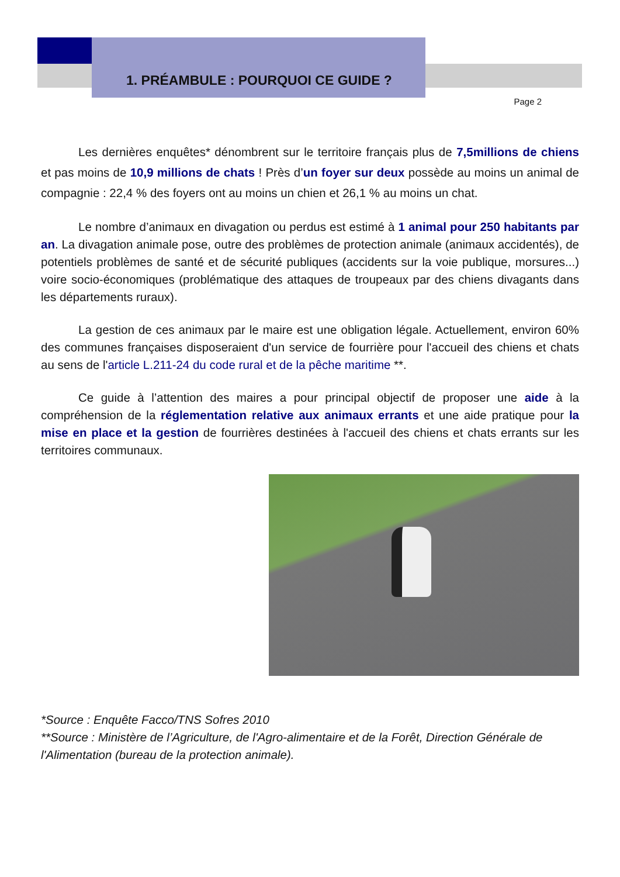1. PRÉAMBULE : POURQUOI CE GUIDE ?
Page 2
Les dernières enquêtes* dénombrent sur le territoire français plus de 7,5millions de chiens et pas moins de 10,9 millions de chats ! Près d’un foyer sur deux possède au moins un animal de compagnie : 22,4 % des foyers ont au moins un chien et 26,1 % au moins un chat.
Le nombre d’animaux en divagation ou perdus est estimé à 1 animal pour 250 habitants par an. La divagation animale pose, outre des problèmes de protection animale (animaux accidentés), de potentiels problèmes de santé et de sécurité publiques (accidents sur la voie publique, morsures...) voire socio-économiques (problématique des attaques de troupeaux par des chiens divagants dans les départements ruraux).
La gestion de ces animaux par le maire est une obligation légale. Actuellement, environ 60% des communes françaises disposeraient d'un service de fourrière pour l'accueil des chiens et chats au sens de l'article L.211-24 du code rural et de la pêche maritime **.
Ce guide à l’attention des maires a pour principal objectif de proposer une aide à la compréhension de la réglementation relative aux animaux errants et une aide pratique pour la mise en place et la gestion de fourrières destinées à l'accueil des chiens et chats errants sur les territoires communaux.
*Source : Enquête Facco/TNS Sofres 2010
**Source : Ministère de l’Agriculture, de l'Agro-alimentaire et de la Forêt, Direction Générale de l'Alimentation (bureau de la protection animale).